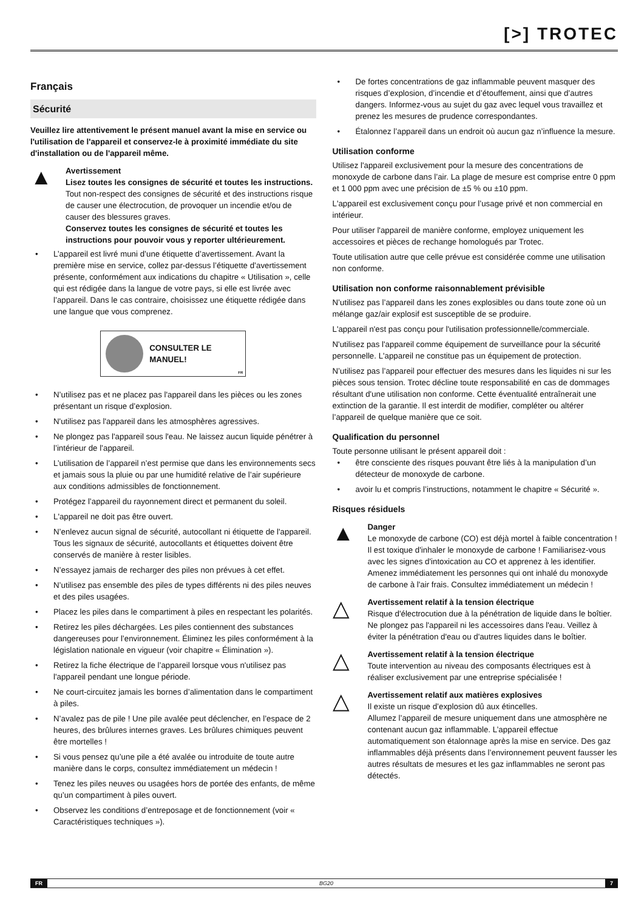[>] TROTEC
Français
Sécurité
Veuillez lire attentivement le présent manuel avant la mise en service ou l'utilisation de l'appareil et conservez-le à proximité immédiate du site d'installation ou de l'appareil même.
▲
Avertissement
Lisez toutes les consignes de sécurité et toutes les instructions.
Tout non-respect des consignes de sécurité et des instructions risque de causer une électrocution, de provoquer un incendie et/ou de causer des blessures graves.
Conservez toutes les consignes de sécurité et toutes les instructions pour pouvoir vous y reporter ultérieurement.
• L’appareil est livré muni d’une étiquette d’avertissement. Avant la première mise en service, collez par-dessus l’étiquette d’avertissement présente, conformément aux indications du chapitre « Utilisation », celle qui est rédigée dans la langue de votre pays, si elle est livrée avec l’appareil. Dans le cas contraire, choisissez une étiquette rédigée dans une langue que vous comprenez.
CONSULTER LE MANUEL!
FR
• N’utilisez pas et ne placez pas l'appareil dans les pièces ou les zones présentant un risque d’explosion.
• N'utilisez pas l'appareil dans les atmosphères agressives.
• Ne plongez pas l'appareil sous l'eau. Ne laissez aucun liquide pénétrer à l’intérieur de l’appareil.
• L’utilisation de l’appareil n’est permise que dans les environnements secs et jamais sous la pluie ou par une humidité relative de l’air supérieure aux conditions admissibles de fonctionnement.
• Protégez l’appareil du rayonnement direct et permanent du soleil.
• L'appareil ne doit pas être ouvert.
• N’enlevez aucun signal de sécurité, autocollant ni étiquette de l'appareil. Tous les signaux de sécurité, autocollants et étiquettes doivent être conservés de manière à rester lisibles.
• N’essayez jamais de recharger des piles non prévues à cet effet.
• N’utilisez pas ensemble des piles de types différents ni des piles neuves et des piles usagées.
• Placez les piles dans le compartiment à piles en respectant les polarités.
• Retirez les piles déchargées. Les piles contiennent des substances dangereuses pour l’environnement. Éliminez les piles conformément à la législation nationale en vigueur (voir chapitre « Élimination »).
• Retirez la fiche électrique de l’appareil lorsque vous n'utilisez pas l'appareil pendant une longue période.
• Ne court-circuitez jamais les bornes d’alimentation dans le compartiment à piles.
• N’avalez pas de pile ! Une pile avalée peut déclencher, en l’espace de 2 heures, des brûlures internes graves. Les brûlures chimiques peuvent être mortelles !
• Si vous pensez qu’une pile a été avalée ou introduite de toute autre manière dans le corps, consultez immédiatement un médecin !
• Tenez les piles neuves ou usagées hors de portée des enfants, de même qu’un compartiment à piles ouvert.
• Observez les conditions d’entreposage et de fonctionnement (voir « Caractéristiques techniques »).
• De fortes concentrations de gaz inflammable peuvent masquer des risques d’explosion, d’incendie et d’étouffement, ainsi que d’autres dangers. Informez-vous au sujet du gaz avec lequel vous travaillez et prenez les mesures de prudence correspondantes.
• Étalonnez l’appareil dans un endroit où aucun gaz n’influence la mesure.
Utilisation conforme
Utilisez l'appareil exclusivement pour la mesure des concentrations de monoxyde de carbone dans l’air. La plage de mesure est comprise entre 0 ppm et 1 000 ppm avec une précision de ±5 % ou ±10 ppm.
L'appareil est exclusivement conçu pour l’usage privé et non commercial en intérieur.
Pour utiliser l'appareil de manière conforme, employez uniquement les accessoires et pièces de rechange homologués par Trotec.
Toute utilisation autre que celle prévue est considérée comme une utilisation non conforme.
Utilisation non conforme raisonnablement prévisible
N’utilisez pas l’appareil dans les zones explosibles ou dans toute zone où un mélange gaz/air explosif est susceptible de se produire.
L'appareil n'est pas conçu pour l'utilisation professionnelle/commerciale.
N'utilisez pas l'appareil comme équipement de surveillance pour la sécurité personnelle. L'appareil ne constitue pas un équipement de protection.
N’utilisez pas l’appareil pour effectuer des mesures dans les liquides ni sur les pièces sous tension. Trotec décline toute responsabilité en cas de dommages résultant d'une utilisation non conforme. Cette éventualité entraînerait une extinction de la garantie. Il est interdit de modifier, compléter ou altérer l’appareil de quelque manière que ce soit.
Qualification du personnel
Toute personne utilisant le présent appareil doit :
• être consciente des risques pouvant être liés à la manipulation d’un détecteur de monoxyde de carbone.
• avoir lu et compris l’instructions, notamment le chapitre « Sécurité ».
Risques résiduels
▲
Danger
Le monoxyde de carbone (CO) est déjà mortel à faible concentration !
Il est toxique d'inhaler le monoxyde de carbone ! Familiarisez-vous avec les signes d'intoxication au CO et apprenez à les identifier. Amenez immédiatement les personnes qui ont inhalé du monoxyde de carbone à l'air frais. Consultez immédiatement un médecin !
△
Avertissement relatif à la tension électrique
Risque d'électrocution due à la pénétration de liquide dans le boîtier.
Ne plongez pas l'appareil ni les accessoires dans l'eau. Veillez à éviter la pénétration d'eau ou d'autres liquides dans le boîtier.
△
Avertissement relatif à la tension électrique
Toute intervention au niveau des composants électriques est à réaliser exclusivement par une entreprise spécialisée !
△
Avertissement relatif aux matières explosives
Il existe un risque d’explosion dû aux étincelles.
Allumez l’appareil de mesure uniquement dans une atmosphère ne contenant aucun gaz inflammable. L’appareil effectue automatiquement son étalonnage après la mise en service. Des gaz inflammables déjà présents dans l’environnement peuvent fausser les autres résultats de mesures et les gaz inflammables ne seront pas détectés.
FR BG20 7